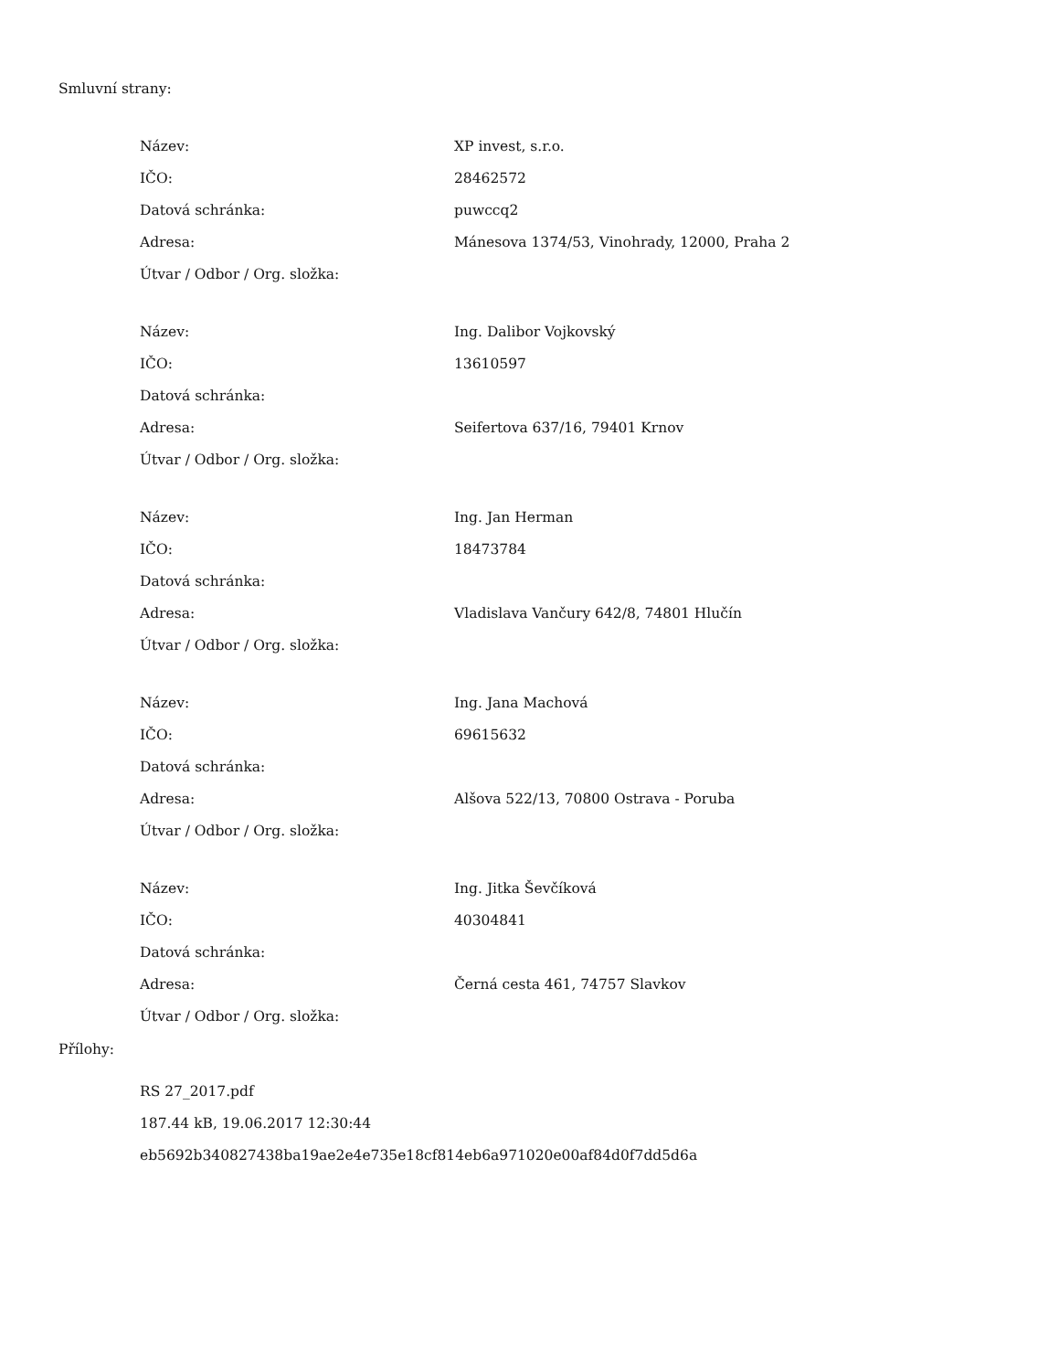Smluvní strany:
| Název: | XP invest, s.r.o. |
| IČO: | 28462572 |
| Datová schránka: | puwccq2 |
| Adresa: | Mánesova 1374/53, Vinohrady, 12000, Praha 2 |
| Útvar / Odbor / Org. složka: | |
| Název: | Ing. Dalibor Vojkovský |
| IČO: | 13610597 |
| Datová schránka: | |
| Adresa: | Seifertova 637/16, 79401 Krnov |
| Útvar / Odbor / Org. složka: | |
| Název: | Ing. Jan Herman |
| IČO: | 18473784 |
| Datová schránka: | |
| Adresa: | Vladislava Vančury 642/8, 74801 Hlučín |
| Útvar / Odbor / Org. složka: | |
| Název: | Ing. Jana Machová |
| IČO: | 69615632 |
| Datová schránka: | |
| Adresa: | Alšova 522/13, 70800 Ostrava - Poruba |
| Útvar / Odbor / Org. složka: | |
| Název: | Ing. Jitka Ševčíková |
| IČO: | 40304841 |
| Datová schránka: | |
| Adresa: | Černá cesta 461, 74757 Slavkov |
| Útvar / Odbor / Org. složka: | |
Přílohy:
RS 27_2017.pdf
187.44 kB, 19.06.2017 12:30:44
eb5692b340827438ba19ae2e4e735e18cf814eb6a971020e00af84d0f7dd5d6a